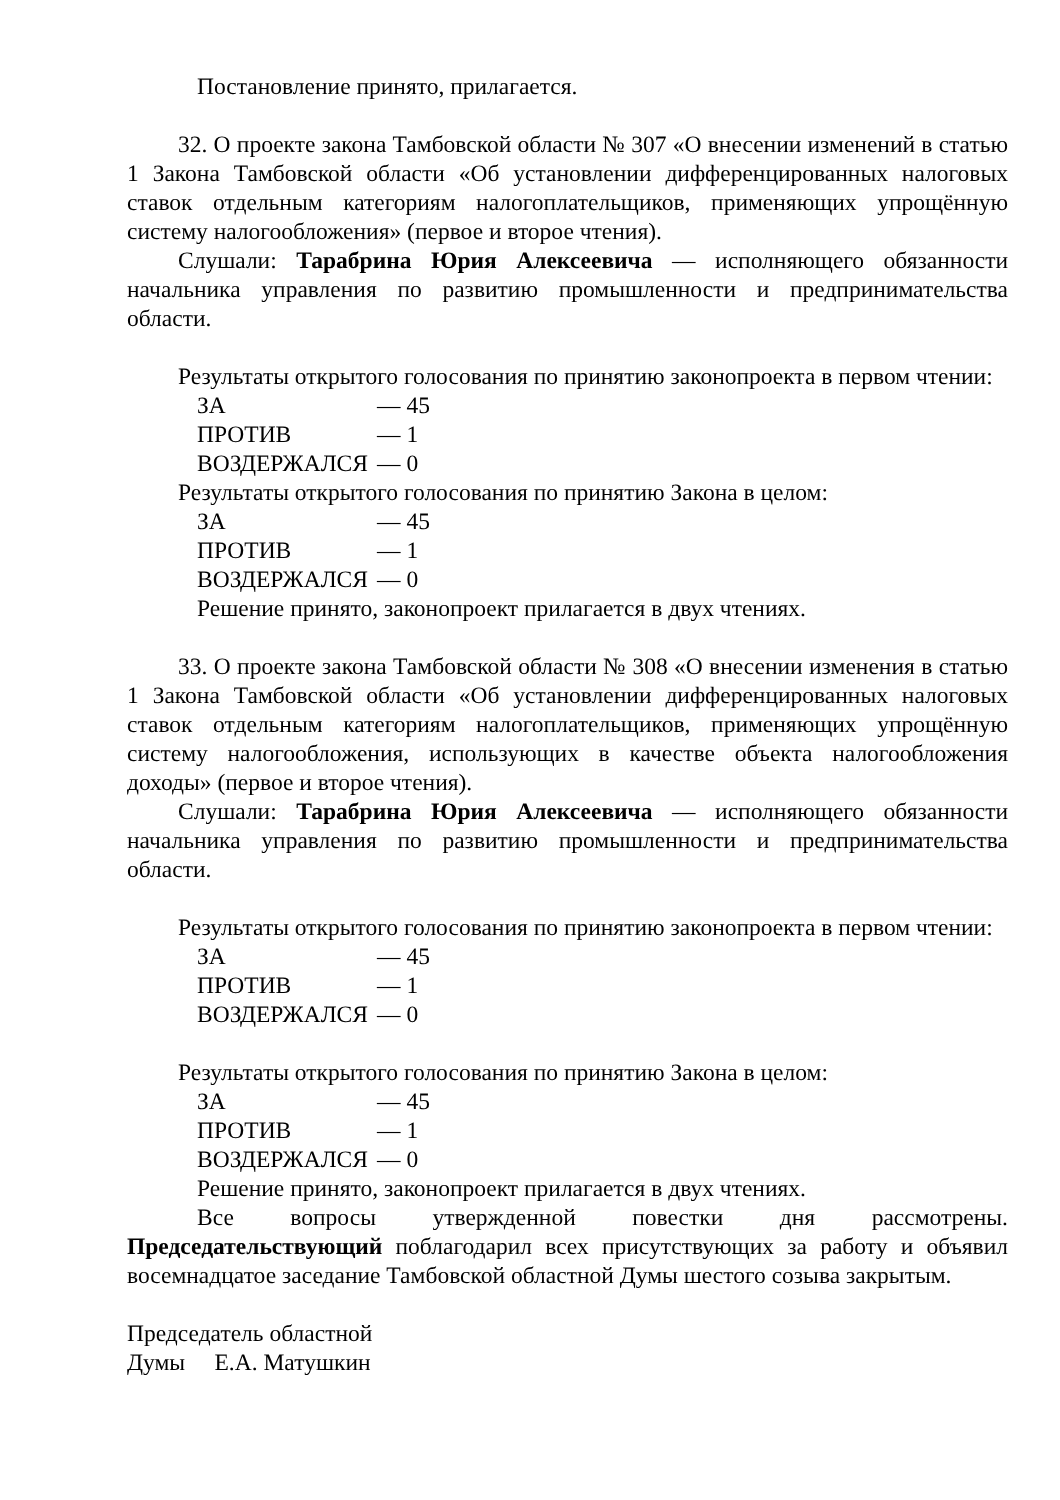Постановление принято, прилагается.
32. О проекте закона Тамбовской области № 307 «О внесении изменений в статью 1 Закона Тамбовской области «Об установлении дифференцированных налоговых ставок отдельным категориям налогоплательщиков, применяющих упрощённую систему налогообложения» (первое и второе чтения).
Слушали: Тарабрина Юрия Алексеевича — исполняющего обязанности начальника управления по развитию промышленности и предпринимательства области.
Результаты открытого голосования по принятию законопроекта в первом чтении:
ЗА — 45
ПРОТИВ — 1
ВОЗДЕРЖАЛСЯ — 0
Результаты открытого голосования по принятию Закона в целом:
ЗА — 45
ПРОТИВ — 1
ВОЗДЕРЖАЛСЯ — 0
Решение принято, законопроект прилагается в двух чтениях.
33. О проекте закона Тамбовской области № 308 «О внесении изменения в статью 1 Закона Тамбовской области «Об установлении дифференцированных налоговых ставок отдельным категориям налогоплательщиков, применяющих упрощённую систему налогообложения, использующих в качестве объекта налогообложения доходы» (первое и второе чтения).
Слушали: Тарабрина Юрия Алексеевича — исполняющего обязанности начальника управления по развитию промышленности и предпринимательства области.
Результаты открытого голосования по принятию законопроекта в первом чтении:
ЗА — 45
ПРОТИВ — 1
ВОЗДЕРЖАЛСЯ — 0
Результаты открытого голосования по принятию Закона в целом:
ЗА — 45
ПРОТИВ — 1
ВОЗДЕРЖАЛСЯ — 0
Решение принято, законопроект прилагается в двух чтениях.
Все вопросы утвержденной повестки дня рассмотрены. Председательствующий поблагодарил всех присутствующих за работу и объявил восемнадцатое заседание Тамбовской областной Думы шестого созыва закрытым.
Председатель областной
Думы Е.А. Матушкин